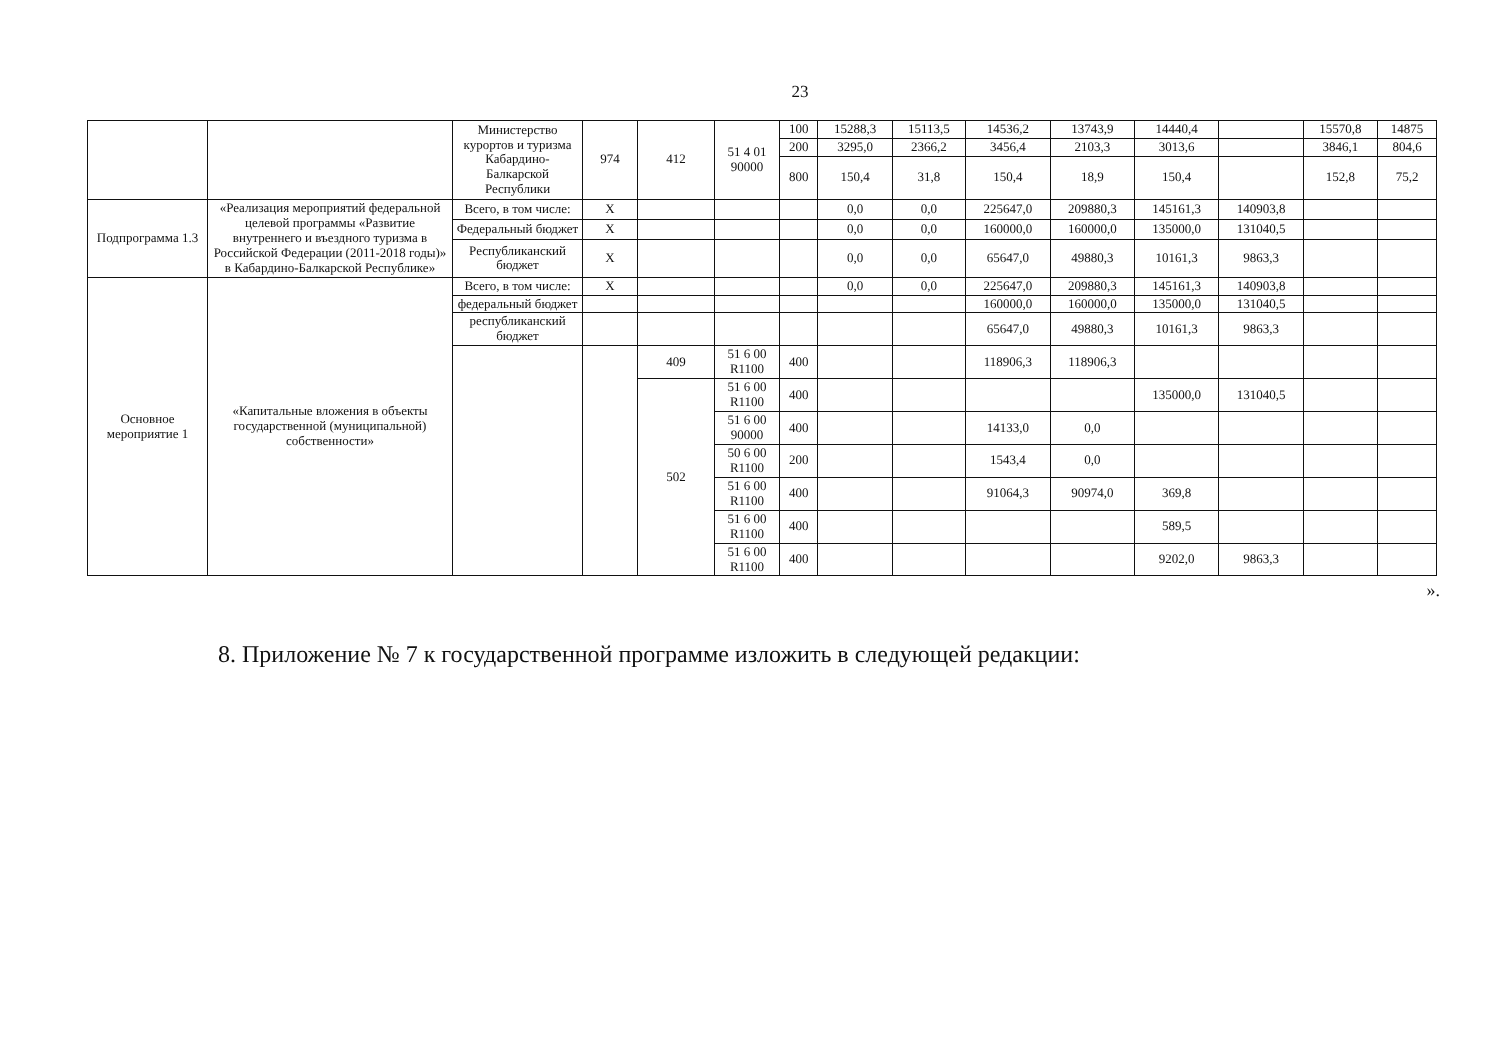23
| | | Министерство курортов и туризма Кабардино-Балкарской Республики | 974 | 412 | 51 4 01 90000 | 100 | 15288,3 | 15113,5 | 14536,2 | 13743,9 | 14440,4 | | 15570,8 | 14875 |
| | | | | | | 200 | 3295,0 | 2366,2 | 3456,4 | 2103,3 | 3013,6 | | 3846,1 | 804,6 |
| | | | | | | 800 | 150,4 | 31,8 | 150,4 | 18,9 | 150,4 | | 152,8 | 75,2 |
| Подпрограмма 1.3 | «Реализация мероприятий федеральной целевой программы «Развитие внутреннего и въездного туризма в Российской Федерации (2011-2018 годы)» в Кабардино-Балкарской Республике» | Всего, в том числе: | Х | | | | 0,0 | 0,0 | 225647,0 | 209880,3 | 145161,3 | 140903,8 | | |
| | | Федеральный бюджет | Х | | | | 0,0 | 0,0 | 160000,0 | 160000,0 | 135000,0 | 131040,5 | | |
| | | Республиканский бюджет | Х | | | | 0,0 | 0,0 | 65647,0 | 49880,3 | 10161,3 | 9863,3 | | |
| Основное мероприятие 1 | «Капитальные вложения в объекты государственной (муниципальной) собственности» | Всего, в том числе: | Х | | | | 0,0 | 0,0 | 225647,0 | 209880,3 | 145161,3 | 140903,8 | | |
| | | федеральный бюджет | | | | | | | 160000,0 | 160000,0 | 135000,0 | 131040,5 | | |
| | | республиканский бюджет | | | | | | | 65647,0 | 49880,3 | 10161,3 | 9863,3 | | |
| | | | | 409 | 51 6 00 R1100 | 400 | | | 118906,3 | 118906,3 | | | | |
| | | | | 502 | 51 6 00 R1100 | 400 | | | | | 135000,0 | 131040,5 | | |
| | | | | | 51 6 00 90000 | 400 | | | 14133,0 | 0,0 | | | | |
| | | | | | 50 6 00 R1100 | 200 | | | 1543,4 | 0,0 | | | | |
| | | | | | 51 6 00 R1100 | 400 | | | 91064,3 | 90974,0 | 369,8 | | | |
| | | | | | 51 6 00 R1100 | 400 | | | | | 589,5 | | | |
| | | | | | 51 6 00 R1100 | 400 | | | | | 9202,0 | 9863,3 | | |
».
8. Приложение № 7 к государственной программе изложить в следующей редакции: